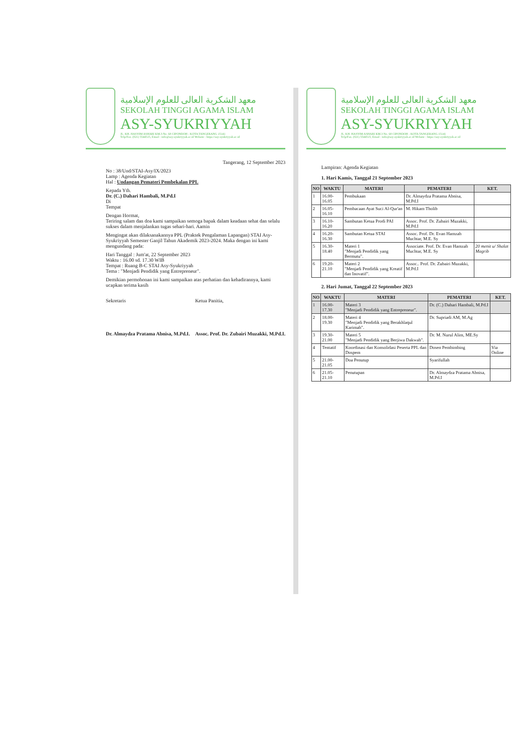معهد الشكرية العالى للعلوم الإسلامية
SEKOLAH TINGGI AGAMA ISLAM
ASY-SYUKRIYYAH
JL. KH. HASYIM ASHARI KM.3 No. 68 CIPONDOH - KOTA TANGERANG 15141
Telp/Fax. (021) 5544515, Email : info@asy-syukriyyah.ac.id Website : https://asy-syukriyyah.ac.id
Tangerang, 12 September 2023
No : 38/Und/STAI-Asy/IX/2023
Lamp : Agenda Kegiatan
Hal : Undangan Pemateri Pembekalan PPL
Kepada Yth.
Dr. (C.) Dahari Hambali, M.Pd.I
Di
Tempat
Dengan Hormat,
Teriring salam dan doa kami sampaikan semoga bapak dalam keadaan sehat dan selalu sukses dalam menjalankan tugas sehari-hari. Aamin
Mengingat akan dilaksanakannya PPL (Praktek Pengalaman Lapangan) STAI Asy-Syukriyyah Semester Ganjil Tahun Akademik 2023-2024. Maka dengan ini kami mengundang pada:
Hari Tanggal : Jum'at, 22 September 2023
Waktu : 16.00 sd. 17.30 WIB
Tempat : Ruang B-C STAI Asy-Syukriyyah
Tema : "Menjadi Pendidik yang Entrepreneur".
Demikian permohonan ini kami sampaikan atas perhatian dan kehadirannya, kami ucapkan terima kasih
Sekretaris
Dr. Almaydza Pratama Abnisa, M.Pd.I.
Ketua Panitia,
Assoc. Prof. Dr. Zubairi Muzakki, M.Pd.I.
معهد الشكرية العالى للعلوم الإسلامية
SEKOLAH TINGGI AGAMA ISLAM
ASY-SYUKRIYYAH
JL. KH. HASYIM ASHARI KM.3 No. 68 CIPONDOH - KOTA TANGERANG 15141
Telp/Fax. (021) 5544515, Email : info@asy-syukriyyah.ac.id Website : https://asy-syukriyyah.ac.id
Lampiran: Agenda Kegiatan
1. Hari Kamis, Tanggal 21 September 2023
| NO | WAKTU | MATERI | PEMATERI | KET. |
| --- | --- | --- | --- | --- |
| 1 | 16.00-16.05 | Pembukaan | Dr. Almaydza Pratama Abnisa, M.Pd.I | |
| 2 | 16.05-16.10 | Pembacaan Ayat Suci Al-Qur'an | M. Hikam Tholib | |
| 3 | 16.10-16.20 | Sambutan Ketua Prodi PAI | Assoc. Prof. Dr. Zubairi Muzakki, M.Pd.I | |
| 4 | 16.20-16.30 | Sambutan Ketua STAI | Assoc. Prof. Dr. Evan Hamzah Muchtar, M.E. Sy | |
| 5 | 16.30-18.40 | Materi 1 "Menjadi Pendidik yang Bermutu". | Associate. Prof. Dr. Evan Hamzah Muchtar, M.E. Sy | 20 menit u/ Shalat Magrib |
| 6 | 19.20-21.10 | Materi 2 "Menjadi Pendidik yang Kreatif dan Inovatif". | Assoc.. Prof. Dr. Zubairi Muzakki, M.Pd.I | |
2. Hari Jumat, Tanggal 22 September 2023
| NO | WAKTU | MATERI | PEMATERI | KET. |
| --- | --- | --- | --- | --- |
| 1 | 16.00-17.30 | Materi 3 "Menjadi Pendidik yang Entrepreneur". | Dr. (C.) Dahari Hambali, M.Pd.I | |
| 2 | 18.00-19.30 | Materi 4 "Menjadi Pendidik yang Berakhlaqul Karimah". | Dr. Supriadi AM, M.Ag | |
| 3 | 19.30-21.00 | Materi 5 "Menjadi Pendidik yang Berjiwa Dakwah". | Dr. M. Nurul Alim, ME.Sy | |
| 4 | Tentatif | Koordinasi dan Konsolidasi Peserta PPL dan Dospem | Dosen Pembimbing | Via Online |
| 5 | 21.00-21.05 | Doa Penutup | Syarifullah | |
| 6 | 21.05-21.10 | Penutupan | Dr. Almaydza Pratama Abnisa, M.Pd.I | |